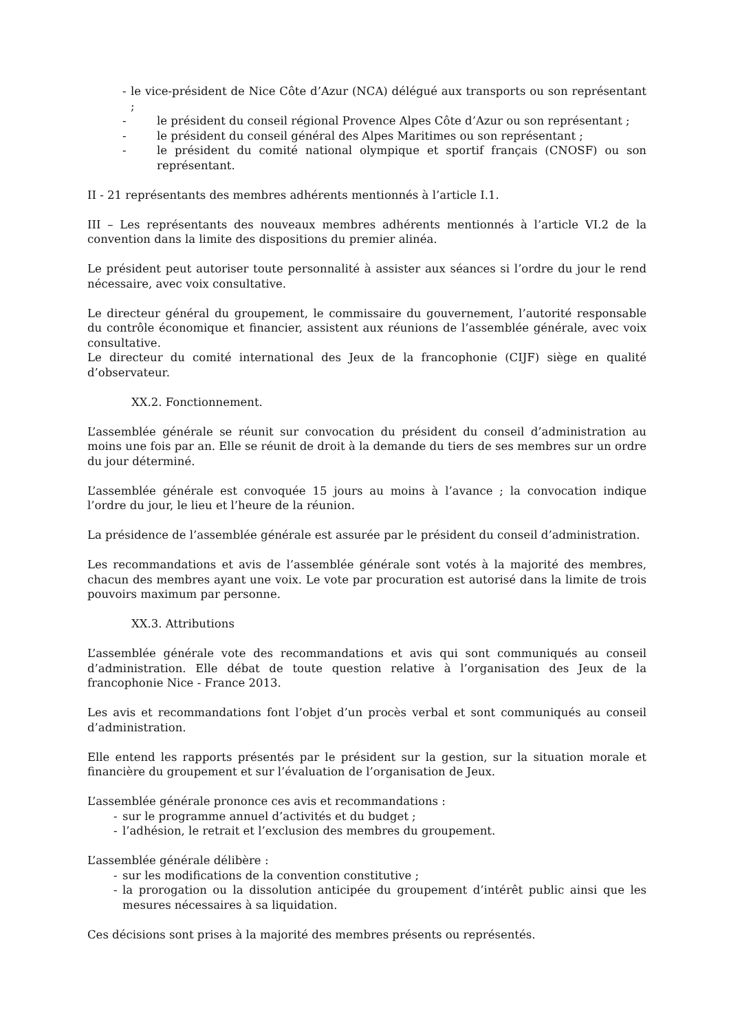- le vice-président de Nice Côte d’Azur (NCA) délégué aux transports ou son représentant ;
- le président du conseil régional Provence Alpes Côte d’Azur ou son représentant ;
- le président du conseil général des Alpes Maritimes ou son représentant ;
- le président du comité national olympique et sportif français (CNOSF) ou son représentant.
II - 21 représentants des membres adhérents mentionnés à l’article I.1.
III – Les représentants des nouveaux membres adhérents mentionnés à l’article VI.2 de la convention dans la limite des dispositions du premier alinéa.
Le président peut autoriser toute personnalité à assister aux séances si l’ordre du jour le rend nécessaire, avec voix consultative.
Le directeur général du groupement, le commissaire du gouvernement, l’autorité responsable du contrôle économique et financier, assistent aux réunions de l’assemblée générale, avec voix consultative.
Le directeur du comité international des Jeux de la francophonie (CIJF) siège en qualité d’observateur.
XX.2. Fonctionnement.
L’assemblée générale se réunit sur convocation du président du conseil d’administration au moins une fois par an. Elle se réunit de droit à la demande du tiers de ses membres sur un ordre du jour déterminé.
L’assemblée générale est convoquée 15 jours au moins à l’avance ; la convocation indique l’ordre du jour, le lieu et l’heure de la réunion.
La présidence de l’assemblée générale est assurée par le président du conseil d’administration.
Les recommandations et avis de l’assemblée générale sont votés à la majorité des membres, chacun des membres ayant une voix. Le vote par procuration est autorisé dans la limite de trois pouvoirs maximum par personne.
XX.3. Attributions
L’assemblée générale vote des recommandations et avis qui sont communiqués au conseil d’administration. Elle débat de toute question relative à l’organisation des Jeux de la francophonie Nice - France 2013.
Les avis et recommandations font l’objet d’un procès verbal et sont communiqués au conseil d’administration.
Elle entend les rapports présentés par le président sur la gestion, sur la situation morale et financière du groupement et sur l’évaluation de l’organisation de Jeux.
L’assemblée générale prononce ces avis et recommandations :
- sur le programme annuel d’activités et du budget ;
- l’adhésion, le retrait et l’exclusion des membres du groupement.
L’assemblée générale délibère :
- sur les modifications de la convention constitutive ;
- la prorogation ou la dissolution anticipée du groupement d’intérêt public ainsi que les mesures nécessaires à sa liquidation.
Ces décisions sont prises à la majorité des membres présents ou représentés.